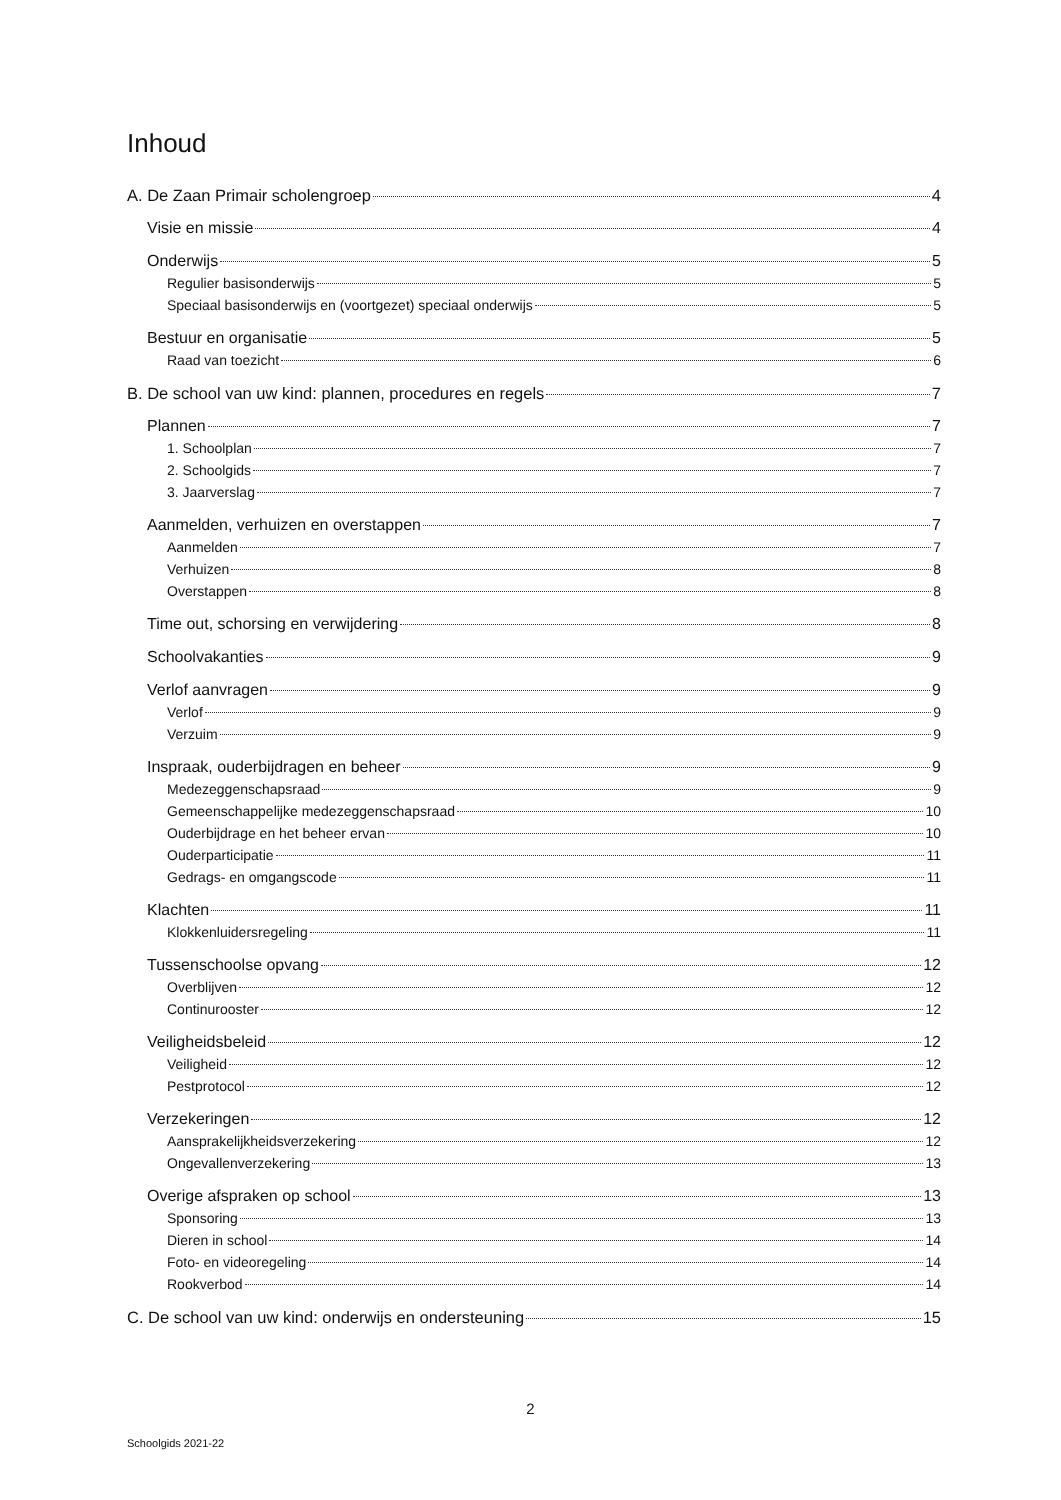Inhoud
A. De Zaan Primair scholengroep 4
Visie en missie 4
Onderwijs 5
Regulier basisonderwijs 5
Speciaal basisonderwijs en (voortgezet) speciaal onderwijs 5
Bestuur en organisatie 5
Raad van toezicht 6
B. De school van uw kind: plannen, procedures en regels 7
Plannen 7
1. Schoolplan 7
2. Schoolgids 7
3. Jaarverslag 7
Aanmelden, verhuizen en overstappen 7
Aanmelden 7
Verhuizen 8
Overstappen 8
Time out, schorsing en verwijdering 8
Schoolvakanties 9
Verlof aanvragen 9
Verlof 9
Verzuim 9
Inspraak, ouderbijdragen en beheer 9
Medezeggenschapsraad 9
Gemeenschappelijke medezeggenschapsraad 10
Ouderbijdrage en het beheer ervan 10
Ouderparticipatie 11
Gedrags- en omgangscode 11
Klachten 11
Klokkenluidersregeling 11
Tussenschoolse opvang 12
Overblijven 12
Continurooster 12
Veiligheidsbeleid 12
Veiligheid 12
Pestprotocol 12
Verzekeringen 12
Aansprakelijkheidsverzekering 12
Ongevallenverzekering 13
Overige afspraken op school 13
Sponsoring 13
Dieren in school 14
Foto- en videoregeling 14
Rookverbod 14
C. De school van uw kind: onderwijs en ondersteuning 15
2
Schoolgids 2021-22